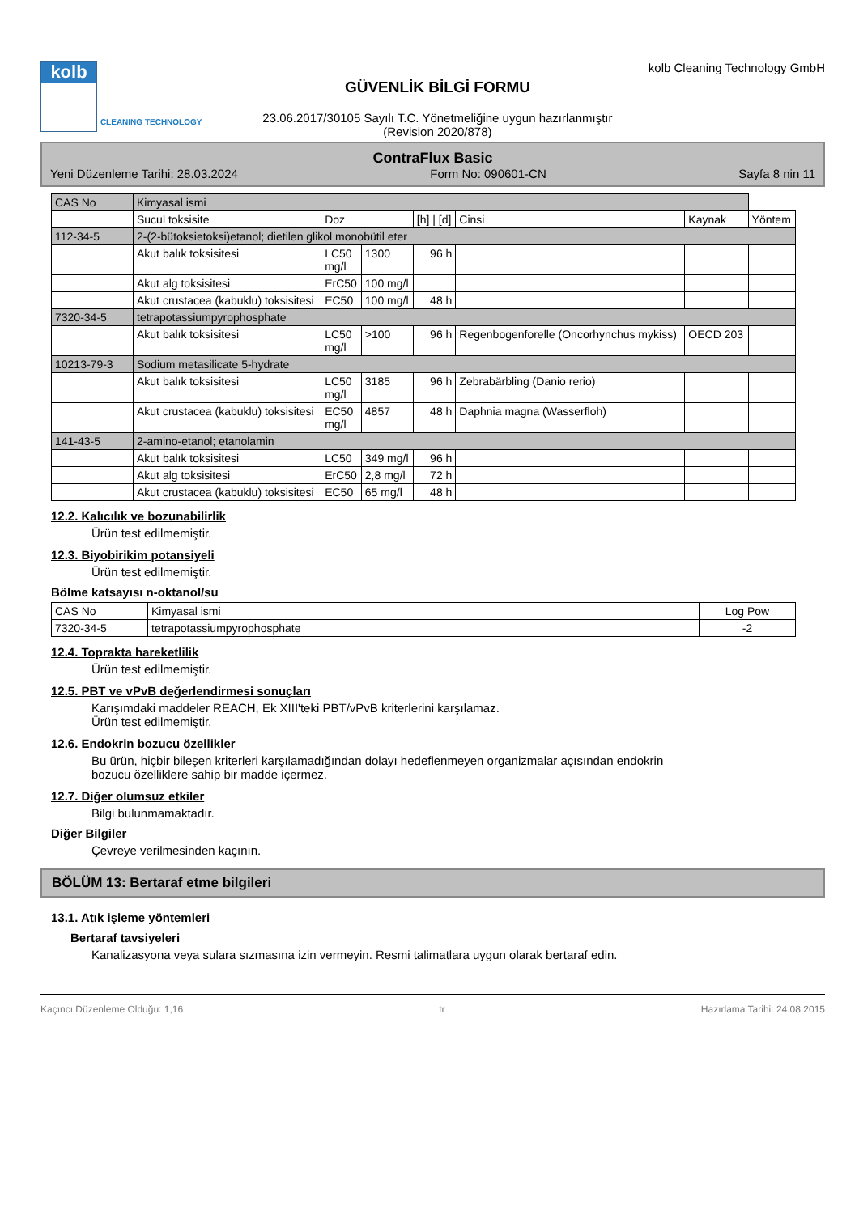kolb
CLEANING TECHNOLOGY
GÜVENLİK BİLGİ FORMU
23.06.2017/30105 Sayılı T.C. Yönetmeliğine uygun hazırlanmıştır
(Revision 2020/878)
kolb Cleaning Technology GmbH
ContraFlux Basic
Yeni Düzenleme Tarihi: 28.03.2024 Form No: 090601-CN Sayfa 8 nin 11
| CAS No | Kimyasal ismi | | | | | | |
| | Sucul toksisite | Doz | | [h] / [d] | Cinsi | Kaynak | Yöntem |
| 112-34-5 | 2-(2-bütoksietoksi)etanol; dietilen glikol monobütil eter | | | | | | |
| | Akut balık toksisitesi | LC50 mg/l | 1300 | 96 h | | | |
| | Akut alg toksisitesi | ErC50 | 100 mg/l | | | | |
| | Akut crustacea (kabuklu) toksisitesi | EC50 | 100 mg/l | 48 h | | | |
| 7320-34-5 | tetrapotassiumpyrophosphate | | | | | | |
| | Akut balık toksisitesi | LC50 mg/l | >100 | 96 h | Regenbogenforelle (Oncorhynchus mykiss) | OECD 203 | |
| 10213-79-3 | Sodium metasilicate 5-hydrate | | | | | | |
| | Akut balık toksisitesi | LC50 mg/l | 3185 | 96 h | Zebrabärbling (Danio rerio) | | |
| | Akut crustacea (kabuklu) toksisitesi | EC50 mg/l | 4857 | 48 h | Daphnia magna (Wasserfloh) | | |
| 141-43-5 | 2-amino-etanol; etanolamin | | | | | | |
| | Akut balık toksisitesi | LC50 | 349 mg/l | 96 h | | | |
| | Akut alg toksisitesi | ErC50 | 2,8 mg/l | 72 h | | | |
| | Akut crustacea (kabuklu) toksisitesi | EC50 | 65 mg/l | 48 h | | | |
12.2. Kalıcılık ve bozunabilirlik
Ürün test edilmemiştir.
12.3. Biyobirikim potansiyeli
Ürün test edilmemiştir.
Bölme katsayısı n-oktanol/su
| CAS No | Kimyasal ismi | Log Pow |
| 7320-34-5 | tetrapotassiumpyrophosphate | -2 |
12.4. Toprakta hareketlilik
Ürün test edilmemiştir.
12.5. PBT ve vPvB değerlendirmesi sonuçları
Karışımdaki maddeler REACH, Ek XIII'teki PBT/vPvB kriterlerini karşılamaz.
Ürün test edilmemiştir.
12.6. Endokrin bozucu özellikler
Bu ürün, hiçbir bileşen kriterleri karşılamadığından dolayı hedeflenmeyen organizmalar açısından endokrin
bozucu özelliklere sahip bir madde içermez.
12.7. Diğer olumsuz etkiler
Bilgi bulunmamaktadır.
Diğer Bilgiler
Çevreye verilmesinden kaçının.
BÖLÜM 13: Bertaraf etme bilgileri
13.1. Atık işleme yöntemleri
Bertaraf tavsiyeleri
Kanalizasyona veya sulara sızmasına izin vermeyin. Resmi talimatlara uygun olarak bertaraf edin.
Kaçıncı Düzenleme Olduğu: 1,16 tr Hazırlama Tarihi: 24.08.2015